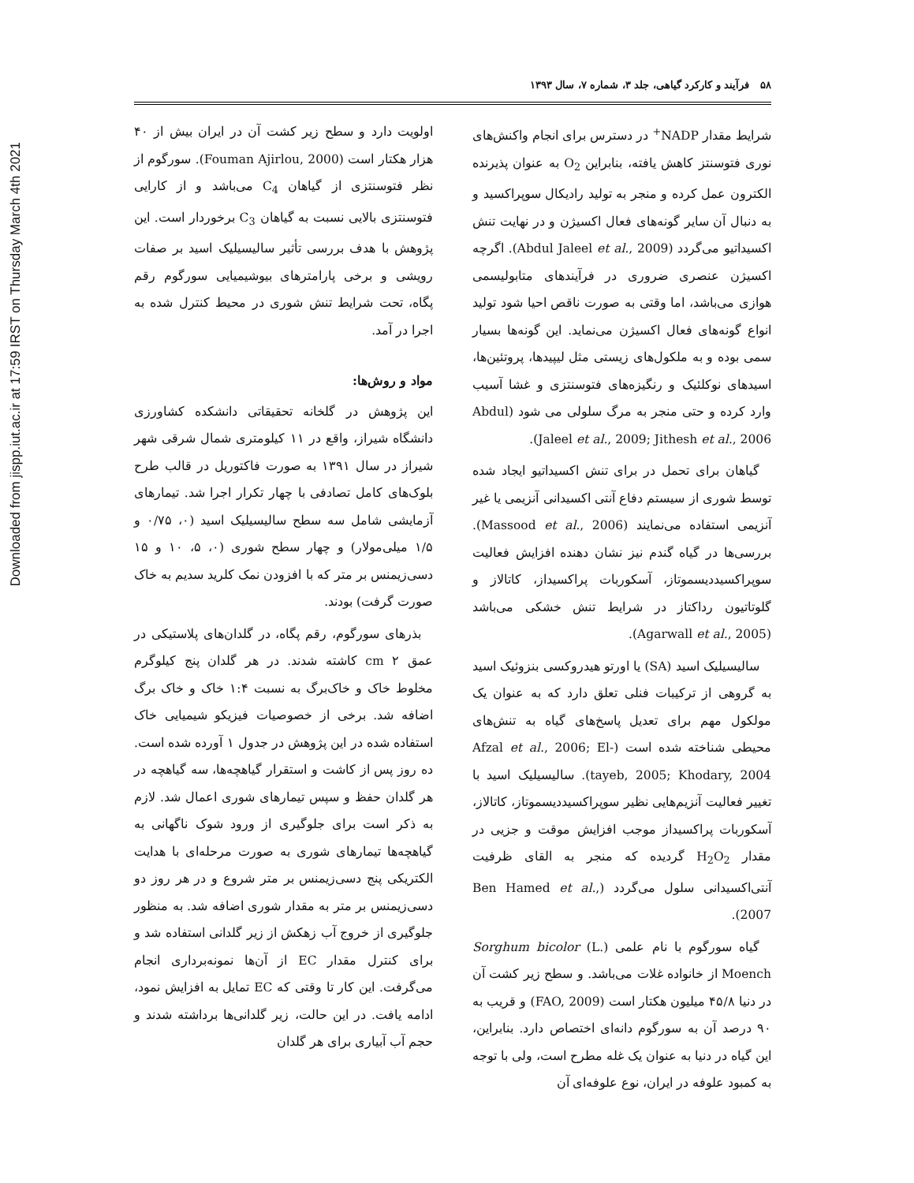Downloaded from jispp.iut.ac.ir at 17:59 IRST on Thursday March 4th 2021
۵۸ فرآیند و کارکرد گیاهی، جلد ۳، شماره ۷، سال ۱۳۹۳
شرایط مقدار NADP<sup>+</sup> در دسترس برای انجام واکنش‌های نوری فتوسنتز کاهش یافته، بنابراین O<sub>2</sub> به عنوان پذیرنده الکترون عمل کرده و منجر به تولید رادیکال سوپراکسید و به دنبال آن سایر گونه‌های فعال اکسیژن و در نهایت تنش اکسیداتیو می‌گردد (Abdul Jaleel et al., 2009). اگرچه اکسیژن عنصری ضروری در فرآیندهای متابولیسمی هوازی می‌باشد، اما وقتی به صورت ناقص احیا شود تولید انواع گونه‌های فعال اکسیژن می‌نماید. این گونه‌ها بسیار سمی بوده و به ملکول‌های زیستی مثل لیپیدها، پروتئین‌ها، اسیدهای نوکلئیک و رنگیزه‌های فتوسنتزی و غشا آسیب وارد کرده و حتی منجر به مرگ سلولی می شود (Abdul Jaleel et al., 2009; Jithesh et al., 2006).
گیاهان برای تحمل در برای تنش اکسیداتیو ایجاد شده توسط شوری از سیستم دفاع آنتی اکسیدانی آنزیمی یا غیر آنزیمی استفاده می‌نمایند (Massood et al., 2006). بررسی‌ها در گیاه گندم نیز نشان دهنده افزایش فعالیت سوپراکسیددیسموتاز، آسکوربات پراکسیداز، کاتالاز و گلوتاتیون رداکتاز در شرایط تنش خشکی می‌باشد (Agarwall et al., 2005).
سالیسیلیک اسید (SA) یا اورتو هیدروکسی بنزوئیک اسید به گروهی از ترکیبات فنلی تعلق دارد که به عنوان یک مولکول مهم برای تعدیل پاسخ‌های گیاه به تنش‌های محیطی شناخته شده است (Afzal et al., 2006; El-tayeb, 2005; Khodary, 2004). سالیسیلیک اسید با تغییر فعالیت آنزیم‌هایی نظیر سوپراکسیددیسموتاز، کاتالاز، آسکوربات پراکسیداز موجب افزایش موقت و جزیی در مقدار H<sub>2</sub>O<sub>2</sub> گردیده که منجر به القای ظرفیت آنتی‌اکسیدانی سلول می‌گردد (Ben Hamed et al., 2007).
گیاه سورگوم با نام علمی Sorghum bicolor (L.) Moench از خانواده غلات می‌باشد. و سطح زیر کشت آن در دنیا ۴۵/۸ میلیون هکتار است (FAO, 2009) و قریب به ۹۰ درصد آن به سورگوم دانه‌ای اختصاص دارد. بنابراین، این گیاه در دنیا به عنوان یک غله مطرح است، ولی با توجه به کمبود علوفه در ایران، نوع علوفه‌ای آن
اولویت دارد و سطح زیر کشت آن در ایران بیش از ۴۰ هزار هکتار است (Fouman Ajirlou, 2000). سورگوم از نظر فتوسنتزی از گیاهان C<sub>4</sub> می‌باشد و از کارایی فتوسنتزی بالایی نسبت به گیاهان C<sub>3</sub> برخوردار است. این پژوهش با هدف بررسی تأثیر سالیسیلیک اسید بر صفات رویشی و برخی پارامترهای بیوشیمیایی سورگوم رقم پگاه، تحت شرایط تنش شوری در محیط کنترل شده به اجرا در آمد.
مواد و روش‌ها:
این پژوهش در گلخانه تحقیقاتی دانشکده کشاورزی دانشگاه شیراز، واقع در ۱۱ کیلومتری شمال شرقی شهر شیراز در سال ۱۳۹۱ به صورت فاکتوریل در قالب طرح بلوک‌های کامل تصادفی با چهار تکرار اجرا شد. تیمارهای آزمایشی شامل سه سطح سالیسیلیک اسید (۰، ۰/۷۵ و ۱/۵ میلی‌مولار) و چهار سطح شوری (۰، ۵، ۱۰ و ۱۵ دسی‌زیمنس بر متر که با افزودن نمک کلرید سدیم به خاک صورت گرفت) بودند.
بذرهای سورگوم، رقم پگاه، در گلدان‌های پلاستیکی در عمق ۲ cm کاشته شدند. در هر گلدان پنج کیلوگرم مخلوط خاک و خاک‌برگ به نسبت ۱:۴ خاک و خاک برگ اضافه شد. برخی از خصوصیات فیزیکو شیمیایی خاک استفاده شده در این پژوهش در جدول ۱ آورده شده است. ده روز پس از کاشت و استقرار گیاهچه‌ها، سه گیاهچه در هر گلدان حفظ و سپس تیمارهای شوری اعمال شد. لازم به ذکر است برای جلوگیری از ورود شوک ناگهانی به گیاهچه‌ها تیمارهای شوری به صورت مرحله‌ای با هدایت الکتریکی پنج دسی‌زیمنس بر متر شروع و در هر روز دو دسی‌زیمنس بر متر به مقدار شوری اضافه شد. به منظور جلوگیری از خروج آب زهکش از زیر گلدانی استفاده شد و برای کنترل مقدار EC از آن‌ها نمونه‌برداری انجام می‌گرفت. این کار تا وقتی که EC تمایل به افزایش نمود، ادامه یافت. در این حالت، زیر گلدانی‌ها برداشته شدند و حجم آب آبیاری برای هر گلدان